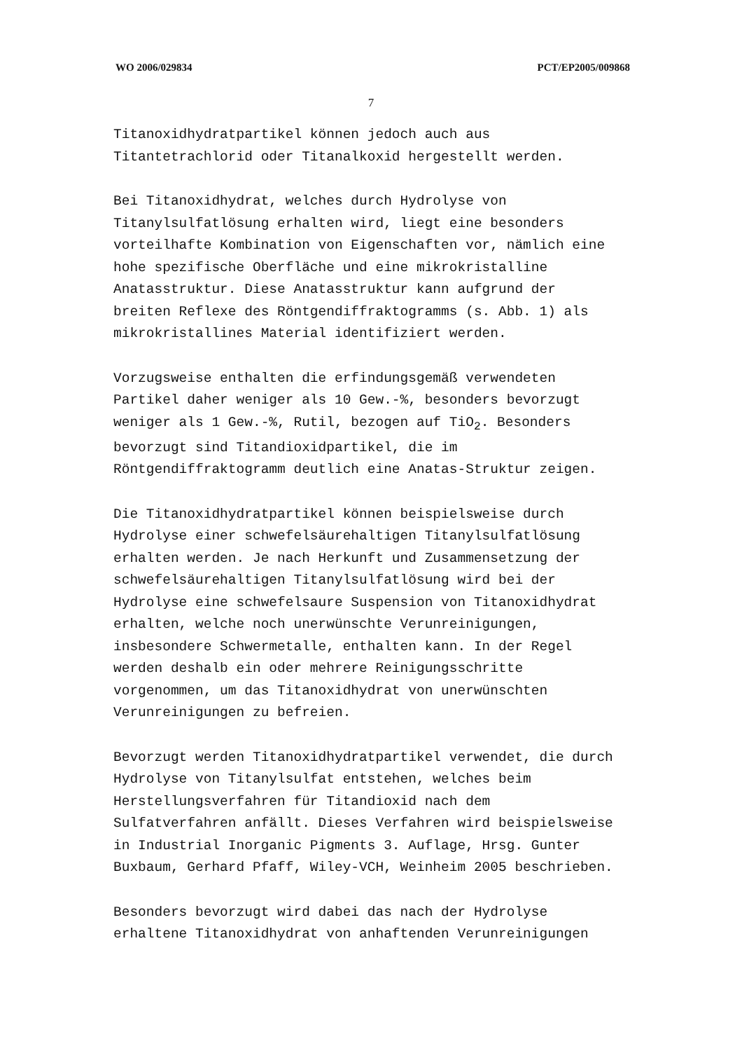WO 2006/029834 PCT/EP2005/009868
7
Titanoxidhydratpartikel können jedoch auch aus
Titantetrachlorid oder Titanalkoxid hergestellt werden.
Bei Titanoxidhydrat, welches durch Hydrolyse von
Titanylsulfatlösung erhalten wird, liegt eine besonders
vorteilhafte Kombination von Eigenschaften vor, nämlich eine
hohe spezifische Oberfläche und eine mikrokristalline
Anatasstruktur. Diese Anatasstruktur kann aufgrund der
breiten Reflexe des Röntgendiffraktogramms (s. Abb. 1) als
mikrokristallines Material identifiziert werden.
Vorzugsweise enthalten die erfindungsgemäß verwendeten
Partikel daher weniger als 10 Gew.-%, besonders bevorzugt
weniger als 1 Gew.-%, Rutil, bezogen auf TiO<sub>2</sub>. Besonders
bevorzugt sind Titandioxidpartikel, die im
Röntgendiffraktogramm deutlich eine Anatas-Struktur zeigen.
Die Titanoxidhydratpartikel können beispielsweise durch
Hydrolyse einer schwefelsäurehaltigen Titanylsulfatlösung
erhalten werden. Je nach Herkunft und Zusammensetzung der
schwefelsäurehaltigen Titanylsulfatlösung wird bei der
Hydrolyse eine schwefelsaure Suspension von Titanoxidhydrat
erhalten, welche noch unerwünschte Verunreinigungen,
insbesondere Schwermetalle, enthalten kann. In der Regel
werden deshalb ein oder mehrere Reinigungsschritte
vorgenommen, um das Titanoxidhydrat von unerwünschten
Verunreinigungen zu befreien.
Bevorzugt werden Titanoxidhydratpartikel verwendet, die durch
Hydrolyse von Titanylsulfat entstehen, welches beim
Herstellungsverfahren für Titandioxid nach dem
Sulfatverfahren anfällt. Dieses Verfahren wird beispielsweise
in Industrial Inorganic Pigments 3. Auflage, Hrsg. Gunter
Buxbaum, Gerhard Pfaff, Wiley-VCH, Weinheim 2005 beschrieben.
Besonders bevorzugt wird dabei das nach der Hydrolyse
erhaltene Titanoxidhydrat von anhaftenden Verunreinigungen